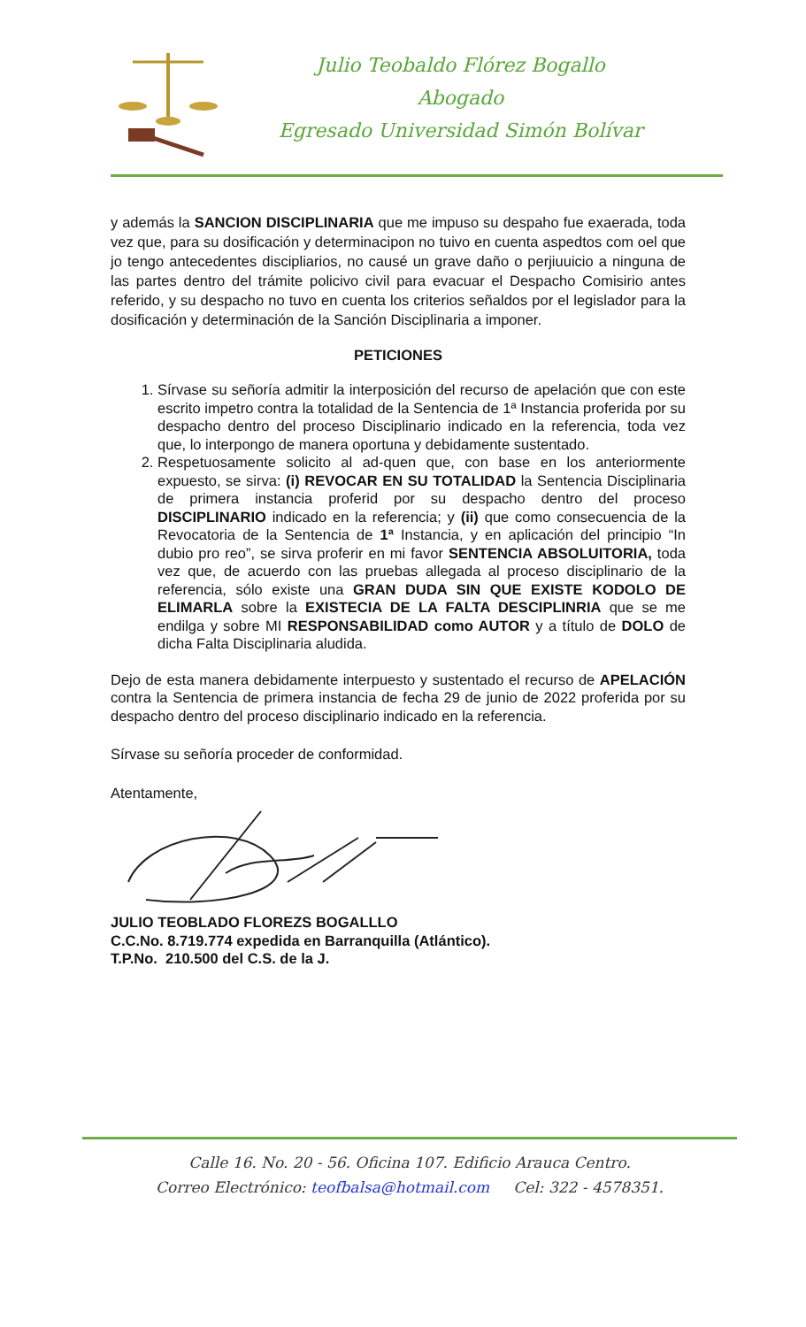Julio Teobaldo Flórez Bogallo
Abogado
Egresado Universidad Simón Bolívar
y además la SANCION DISCIPLINARIA que me impuso su despaho fue exaerada, toda vez que, para su dosificación y determinacipon no tuivo en cuenta aspedtos com oel que jo tengo antecedentes discipliarios, no causé un grave daño o perjiuuicio a ninguna de las partes dentro del trámite policivo civil para evacuar el Despacho Comisirio antes referido, y su despacho no tuvo en cuenta los criterios señaldos por el legislador para la dosificación y determinación de la Sanción Disciplinaria a imponer.
PETICIONES
1. Sírvase su señoría admitir la interposición del recurso de apelación que con este escrito impetro contra la totalidad de la Sentencia de 1ª Instancia proferida por su despacho dentro del proceso Disciplinario indicado en la referencia, toda vez que, lo interpongo de manera oportuna y debidamente sustentado.
2. Respetuosamente solicito al ad-quen que, con base en los anteriormente expuesto, se sirva: (i) REVOCAR EN SU TOTALIDAD la Sentencia Disciplinaria de primera instancia proferid por su despacho dentro del proceso DISCIPLINARIO indicado en la referencia; y (ii) que como consecuencia de la Revocatoria de la Sentencia de 1ª Instancia, y en aplicación del principio “In dubio pro reo”, se sirva proferir en mi favor SENTENCIA ABSOLUITORIA, toda vez que, de acuerdo con las pruebas allegada al proceso disciplinario de la referencia, sólo existe una GRAN DUDA SIN QUE EXISTE KODOLO DE ELIMARLA sobre la EXISTECIA DE LA FALTA DESCIPLINRIA que se me endilga y sobre MI RESPONSABILIDAD como AUTOR y a título de DOLO de dicha Falta Disciplinaria aludida.
Dejo de esta manera debidamente interpuesto y sustentado el recurso de APELACIÓN contra la Sentencia de primera instancia de fecha 29 de junio de 2022 proferida por su despacho dentro del proceso disciplinario indicado en la referencia.
Sírvase su señoría proceder de conformidad.
Atentamente,
JULIO TEOBLADO FLOREZS BOGALLLO
C.C.No. 8.719.774 expedida en Barranquilla (Atlántico).
T.P.No. 210.500 del C.S. de la J.
Calle 16. No. 20 - 56. Oficina 107. Edificio Arauca Centro.
Correo Electrónico: teofbalsa@hotmail.com Cel: 322 - 4578351.